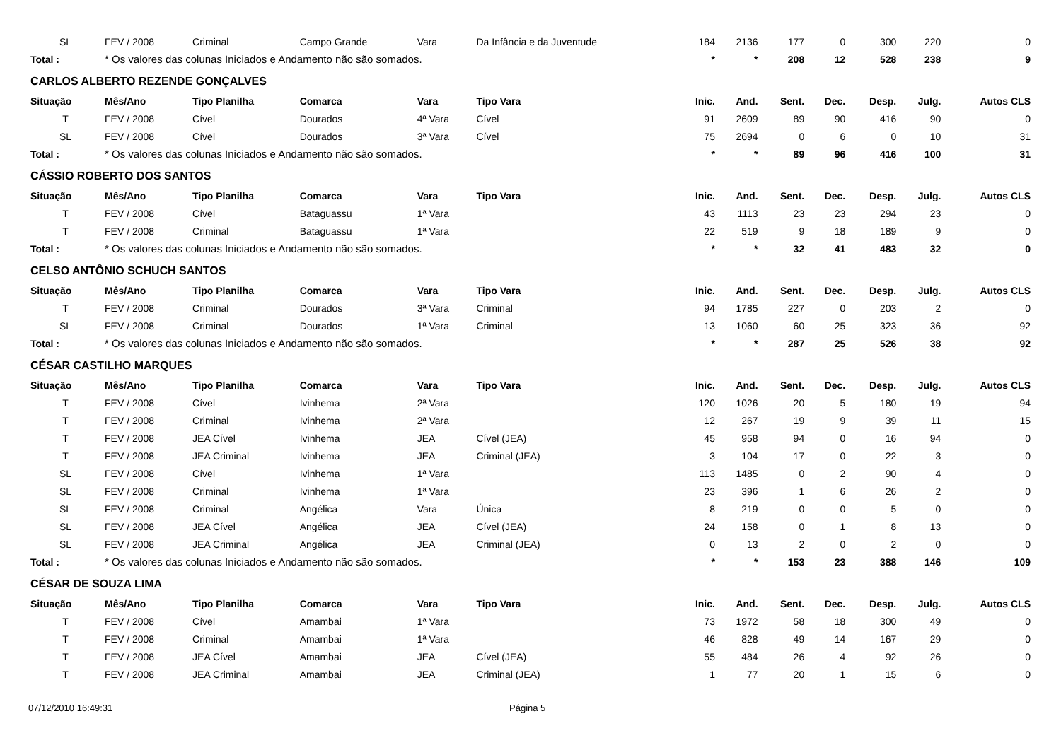| SL | FEV / 2008 | Criminal | Campo Grande | Vara | Da Infância e da Juventude | 184 | 2136 | 177 | 0 | 300 | 220 | 0 |
| Total : | * Os valores das colunas Iniciados e Andamento não são somados. | | | | | * | * | 208 | 12 | 528 | 238 | 9 |
| CARLOS ALBERTO REZENDE GONÇALVES | | | | | | | | | | | | |
| Situação | Mês/Ano | Tipo Planilha | Comarca | Vara | Tipo Vara | Inic. | And. | Sent. | Dec. | Desp. | Julg. | Autos CLS |
| T | FEV / 2008 | Cível | Dourados | 4ª Vara | Cível | 91 | 2609 | 89 | 90 | 416 | 90 | 0 |
| SL | FEV / 2008 | Cível | Dourados | 3ª Vara | Cível | 75 | 2694 | 0 | 6 | 0 | 10 | 31 |
| Total : | * Os valores das colunas Iniciados e Andamento não são somados. | | | | | * | * | 89 | 96 | 416 | 100 | 31 |
| CÁSSIO ROBERTO DOS SANTOS | | | | | | | | | | | | |
| Situação | Mês/Ano | Tipo Planilha | Comarca | Vara | Tipo Vara | Inic. | And. | Sent. | Dec. | Desp. | Julg. | Autos CLS |
| T | FEV / 2008 | Cível | Bataguassu | 1ª Vara | | 43 | 1113 | 23 | 23 | 294 | 23 | 0 |
| T | FEV / 2008 | Criminal | Bataguassu | 1ª Vara | | 22 | 519 | 9 | 18 | 189 | 9 | 0 |
| Total : | * Os valores das colunas Iniciados e Andamento não são somados. | | | | | * | * | 32 | 41 | 483 | 32 | 0 |
| CELSO ANTÔNIO SCHUCH SANTOS | | | | | | | | | | | | |
| Situação | Mês/Ano | Tipo Planilha | Comarca | Vara | Tipo Vara | Inic. | And. | Sent. | Dec. | Desp. | Julg. | Autos CLS |
| T | FEV / 2008 | Criminal | Dourados | 3ª Vara | Criminal | 94 | 1785 | 227 | 0 | 203 | 2 | 0 |
| SL | FEV / 2008 | Criminal | Dourados | 1ª Vara | Criminal | 13 | 1060 | 60 | 25 | 323 | 36 | 92 |
| Total : | * Os valores das colunas Iniciados e Andamento não são somados. | | | | | * | * | 287 | 25 | 526 | 38 | 92 |
| CÉSAR CASTILHO MARQUES | | | | | | | | | | | | |
| Situação | Mês/Ano | Tipo Planilha | Comarca | Vara | Tipo Vara | Inic. | And. | Sent. | Dec. | Desp. | Julg. | Autos CLS |
| T | FEV / 2008 | Cível | Ivinhema | 2ª Vara | | 120 | 1026 | 20 | 5 | 180 | 19 | 94 |
| T | FEV / 2008 | Criminal | Ivinhema | 2ª Vara | | 12 | 267 | 19 | 9 | 39 | 11 | 15 |
| T | FEV / 2008 | JEA Cível | Ivinhema | JEA | Cível (JEA) | 45 | 958 | 94 | 0 | 16 | 94 | 0 |
| T | FEV / 2008 | JEA Criminal | Ivinhema | JEA | Criminal (JEA) | 3 | 104 | 17 | 0 | 22 | 3 | 0 |
| SL | FEV / 2008 | Cível | Ivinhema | 1ª Vara | | 113 | 1485 | 0 | 2 | 90 | 4 | 0 |
| SL | FEV / 2008 | Criminal | Ivinhema | 1ª Vara | | 23 | 396 | 1 | 6 | 26 | 2 | 0 |
| SL | FEV / 2008 | Criminal | Angélica | Vara | Única | 8 | 219 | 0 | 0 | 5 | 0 | 0 |
| SL | FEV / 2008 | JEA Cível | Angélica | JEA | Cível (JEA) | 24 | 158 | 0 | 1 | 8 | 13 | 0 |
| SL | FEV / 2008 | JEA Criminal | Angélica | JEA | Criminal (JEA) | 0 | 13 | 2 | 0 | 2 | 0 | 0 |
| Total : | * Os valores das colunas Iniciados e Andamento não são somados. | | | | | * | * | 153 | 23 | 388 | 146 | 109 |
| CÉSAR DE SOUZA LIMA | | | | | | | | | | | | |
| Situação | Mês/Ano | Tipo Planilha | Comarca | Vara | Tipo Vara | Inic. | And. | Sent. | Dec. | Desp. | Julg. | Autos CLS |
| T | FEV / 2008 | Cível | Amambai | 1ª Vara | | 73 | 1972 | 58 | 18 | 300 | 49 | 0 |
| T | FEV / 2008 | Criminal | Amambai | 1ª Vara | | 46 | 828 | 49 | 14 | 167 | 29 | 0 |
| T | FEV / 2008 | JEA Cível | Amambai | JEA | Cível (JEA) | 55 | 484 | 26 | 4 | 92 | 26 | 0 |
| T | FEV / 2008 | JEA Criminal | Amambai | JEA | Criminal (JEA) | 1 | 77 | 20 | 1 | 15 | 6 | 0 |
07/12/2010 16:49:31 Página 5